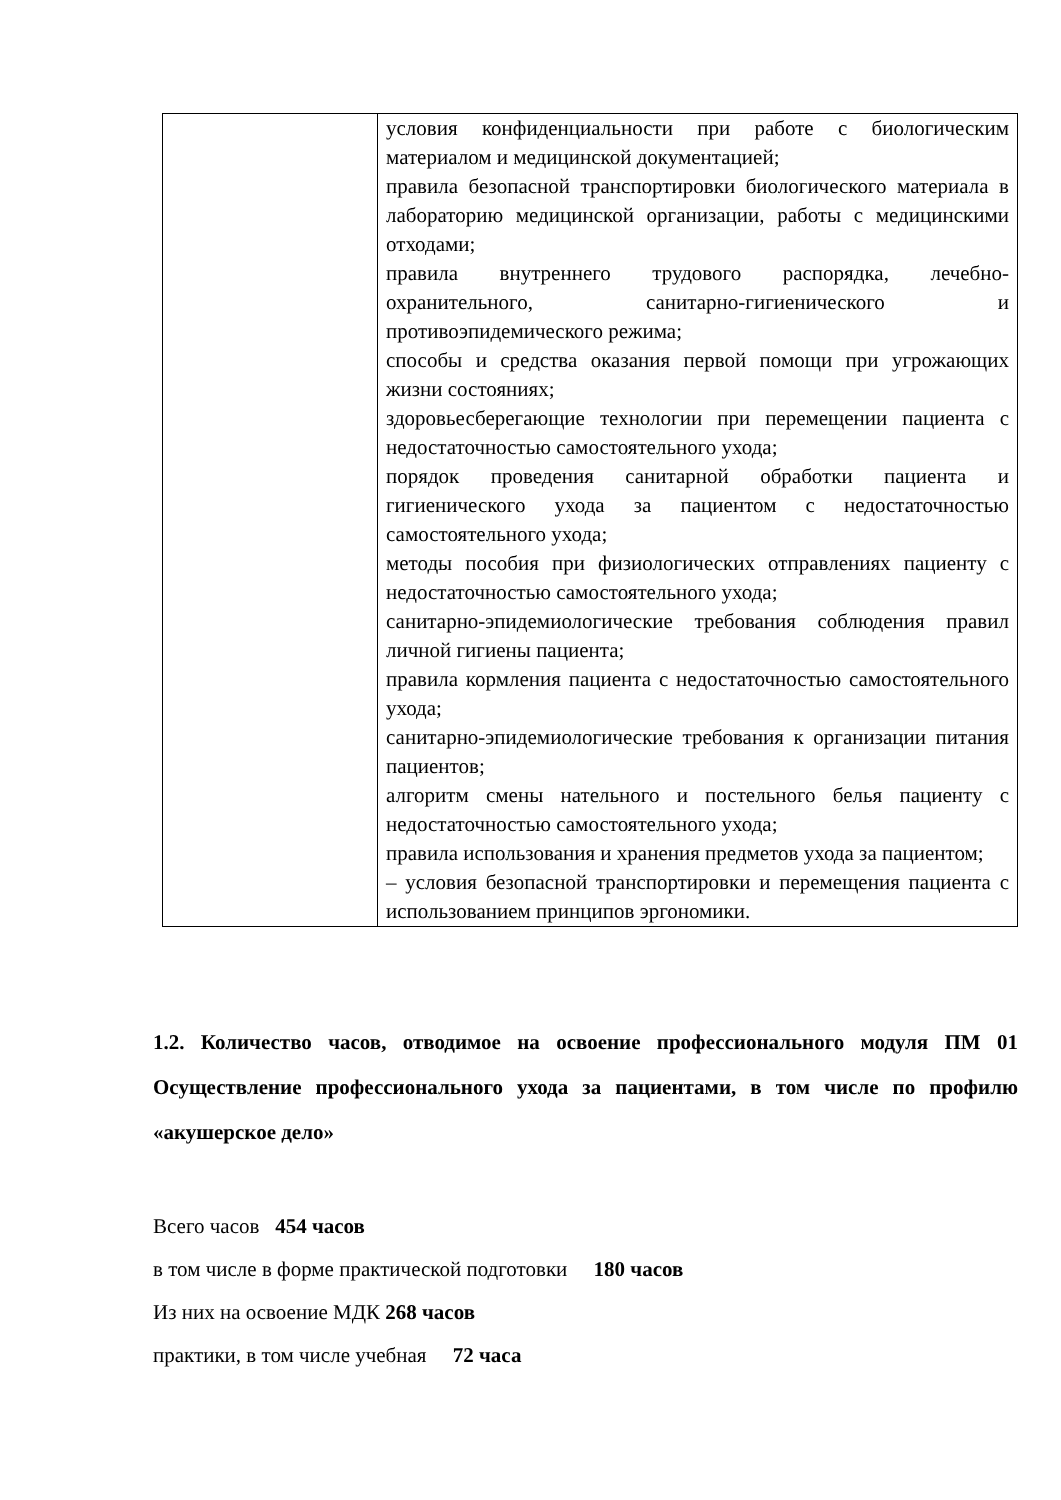| | условия конфиденциальности при работе с биологическим материалом и медицинской документацией; правила безопасной транспортировки биологического материала в лабораторию медицинской организации, работы с медицинскими отходами; правила внутреннего трудового распорядка, лечебно-охранительного, санитарно-гигиенического и противоэпидемического режима; способы и средства оказания первой помощи при угрожающих жизни состояниях; здоровьесберегающие технологии при перемещении пациента с недостаточностью самостоятельного ухода; порядок проведения санитарной обработки пациента и гигиенического ухода за пациентом с недостаточностью самостоятельного ухода; методы пособия при физиологических отправлениях пациенту с недостаточностью самостоятельного ухода; санитарно-эпидемиологические требования соблюдения правил личной гигиены пациента; правила кормления пациента с недостаточностью самостоятельного ухода; санитарно-эпидемиологические требования к организации питания пациентов; алгоритм смены нательного и постельного белья пациенту с недостаточностью самостоятельного ухода; правила использования и хранения предметов ухода за пациентом; – условия безопасной транспортировки и перемещения пациента с использованием принципов эргономики. |
1.2. Количество часов, отводимое на освоение профессионального модуля ПМ 01 Осуществление профессионального ухода за пациентами, в том числе по профилю «акушерское дело»
Всего часов 454 часов
в том числе в форме практической подготовки 180 часов
Из них на освоение МДК 268 часов
практики, в том числе учебная 72 часа